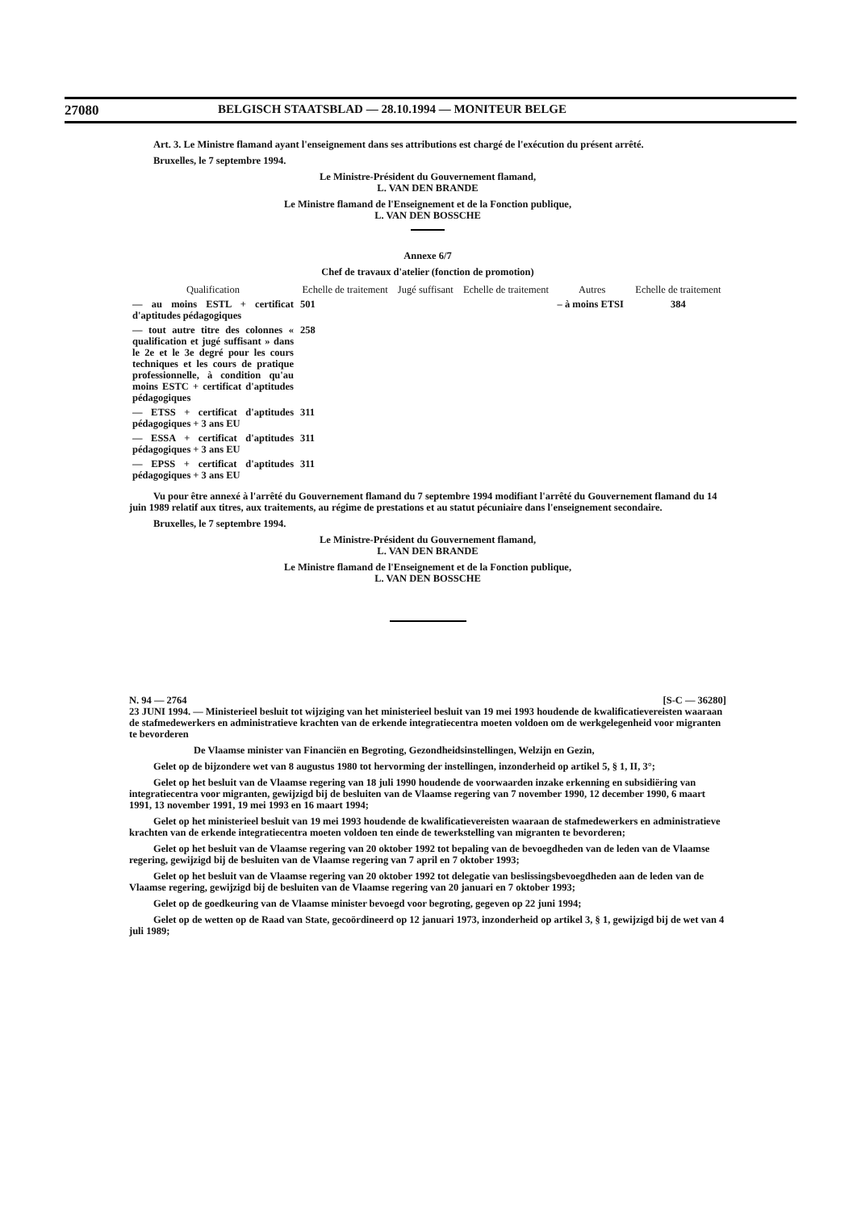27080 BELGISCH STAATSBLAD — 28.10.1994 — MONITEUR BELGE
Art. 3. Le Ministre flamand ayant l'enseignement dans ses attributions est chargé de l'exécution du présent arrêté.
Bruxelles, le 7 septembre 1994.
Le Ministre-Président du Gouvernement flamand,
L. VAN DEN BRANDE
Le Ministre flamand de l'Enseignement et de la Fonction publique,
L. VAN DEN BOSSCHE
Annexe 6/7
Chef de travaux d'atelier (fonction de promotion)
| Qualification | Echelle de traitement | Jugé suffisant | Echelle de traitement | Autres | Echelle de traitement |
| --- | --- | --- | --- | --- | --- |
| — au moins ESTL + certificat d'aptitudes pédagogiques | 501 | | | – à moins ETSI | 384 |
| — tout autre titre des colonnes « qualification et jugé suffisant » dans le 2e et le 3e degré pour les cours techniques et les cours de pratique professionnelle, à condition qu'au moins ESTC + certificat d'aptitudes pédagogiques | 258 | | | | |
| — ETSS + certificat d'aptitudes pédagogiques + 3 ans EU | 311 | | | | |
| — ESSA + certificat d'aptitudes pédagogiques + 3 ans EU | 311 | | | | |
| — EPSS + certificat d'aptitudes pédagogiques + 3 ans EU | 311 | | | | |
Vu pour être annexé à l'arrêté du Gouvernement flamand du 7 septembre 1994 modifiant l'arrêté du Gouvernement flamand du 14 juin 1989 relatif aux titres, aux traitements, au régime de prestations et au statut pécuniaire dans l'enseignement secondaire.
Bruxelles, le 7 septembre 1994.
Le Ministre-Président du Gouvernement flamand,
L. VAN DEN BRANDE
Le Ministre flamand de l'Enseignement et de la Fonction publique,
L. VAN DEN BOSSCHE
N. 94 — 2764 [S-C — 36280]
23 JUNI 1994. — Ministerieel besluit tot wijziging van het ministerieel besluit van 19 mei 1993 houdende de kwalificatievereisten waaraan de stafmedewerkers en administratieve krachten van de erkende integratiecentra moeten voldoen om de werkgelegenheid voor migranten te bevorderen
De Vlaamse minister van Financiën en Begroting, Gezondheidsinstellingen, Welzijn en Gezin,
Gelet op de bijzondere wet van 8 augustus 1980 tot hervorming der instellingen, inzonderheid op artikel 5, § 1, II, 3°;
Gelet op het besluit van de Vlaamse regering van 18 juli 1990 houdende de voorwaarden inzake erkenning en subsidiëring van integratiecentra voor migranten, gewijzigd bij de besluiten van de Vlaamse regering van 7 november 1990, 12 december 1990, 6 maart 1991, 13 november 1991, 19 mei 1993 en 16 maart 1994;
Gelet op het ministerieel besluit van 19 mei 1993 houdende de kwalificatievereisten waaraan de stafmedewerkers en administratieve krachten van de erkende integratiecentra moeten voldoen ten einde de tewerkstelling van migranten te bevorderen;
Gelet op het besluit van de Vlaamse regering van 20 oktober 1992 tot bepaling van de bevoegdheden van de leden van de Vlaamse regering, gewijzigd bij de besluiten van de Vlaamse regering van 7 april en 7 oktober 1993;
Gelet op het besluit van de Vlaamse regering van 20 oktober 1992 tot delegatie van beslissingsbevoegdheden aan de leden van de Vlaamse regering, gewijzigd bij de besluiten van de Vlaamse regering van 20 januari en 7 oktober 1993;
Gelet op de goedkeuring van de Vlaamse minister bevoegd voor begroting, gegeven op 22 juni 1994;
Gelet op de wetten op de Raad van State, gecoördineerd op 12 januari 1973, inzonderheid op artikel 3, § 1, gewijzigd bij de wet van 4 juli 1989;